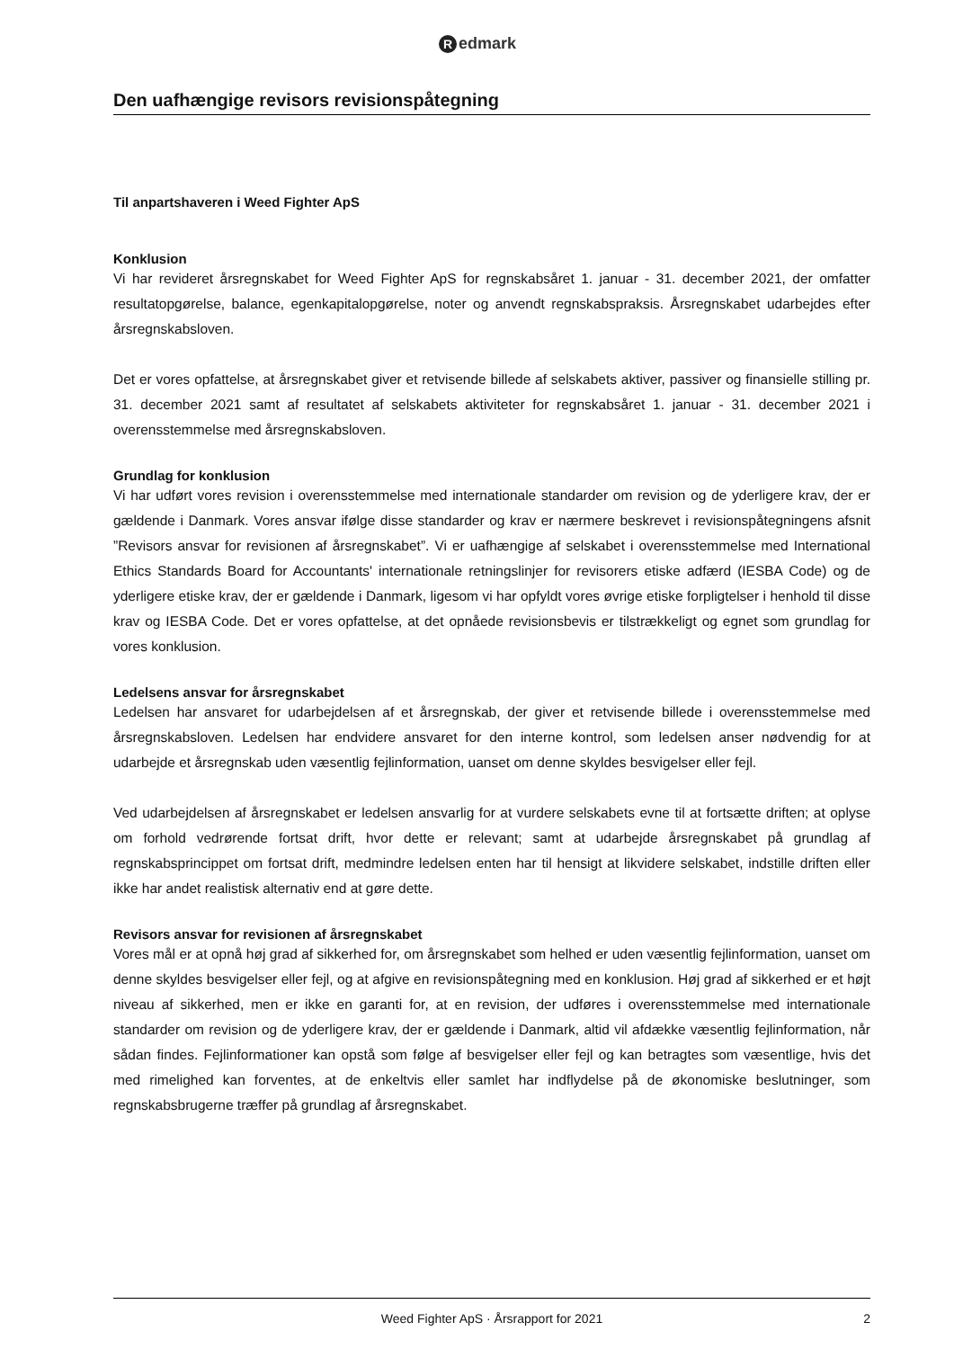Redmark
Den uafhængige revisors revisionspåtegning
Til anpartshaveren i Weed Fighter ApS
Konklusion
Vi har revideret årsregnskabet for Weed Fighter ApS for regnskabsåret 1. januar - 31. december 2021, der omfatter resultatopgørelse, balance, egenkapitalopgørelse, noter og anvendt regnskabspraksis. Årsregnskabet udarbejdes efter årsregnskabsloven.
Det er vores opfattelse, at årsregnskabet giver et retvisende billede af selskabets aktiver, passiver og finansielle stilling pr. 31. december 2021 samt af resultatet af selskabets aktiviteter for regnskabsåret 1. januar - 31. december 2021 i overensstemmelse med årsregnskabsloven.
Grundlag for konklusion
Vi har udført vores revision i overensstemmelse med internationale standarder om revision og de yderligere krav, der er gældende i Danmark. Vores ansvar ifølge disse standarder og krav er nærmere beskrevet i revisionspåtegningens afsnit ”Revisors ansvar for revisionen af årsregnskabet”. Vi er uafhængige af selskabet i overensstemmelse med International Ethics Standards Board for Accountants' internationale retningslinjer for revisorers etiske adfærd (IESBA Code) og de yderligere etiske krav, der er gældende i Danmark, ligesom vi har opfyldt vores øvrige etiske forpligtelser i henhold til disse krav og IESBA Code. Det er vores opfattelse, at det opnåede revisionsbevis er tilstrækkeligt og egnet som grundlag for vores konklusion.
Ledelsens ansvar for årsregnskabet
Ledelsen har ansvaret for udarbejdelsen af et årsregnskab, der giver et retvisende billede i overensstemmelse med årsregnskabsloven. Ledelsen har endvidere ansvaret for den interne kontrol, som ledelsen anser nødvendig for at udarbejde et årsregnskab uden væsentlig fejlinformation, uanset om denne skyldes besvigelser eller fejl.
Ved udarbejdelsen af årsregnskabet er ledelsen ansvarlig for at vurdere selskabets evne til at fortsætte driften; at oplyse om forhold vedrørende fortsat drift, hvor dette er relevant; samt at udarbejde årsregnskabet på grundlag af regnskabsprincippet om fortsat drift, medmindre ledelsen enten har til hensigt at likvidere selskabet, indstille driften eller ikke har andet realistisk alternativ end at gøre dette.
Revisors ansvar for revisionen af årsregnskabet
Vores mål er at opnå høj grad af sikkerhed for, om årsregnskabet som helhed er uden væsentlig fejlinformation, uanset om denne skyldes besvigelser eller fejl, og at afgive en revisionspåtegning med en konklusion. Høj grad af sikkerhed er et højt niveau af sikkerhed, men er ikke en garanti for, at en revision, der udføres i overensstemmelse med internationale standarder om revision og de yderligere krav, der er gældende i Danmark, altid vil afdække væsentlig fejlinformation, når sådan findes. Fejlinformationer kan opstå som følge af besvigelser eller fejl og kan betragtes som væsentlige, hvis det med rimelighed kan forventes, at de enkeltvis eller samlet har indflydelse på de økonomiske beslutninger, som regnskabsbrugerne træffer på grundlag af årsregnskabet.
Weed Fighter ApS · Årsrapport for 2021 2